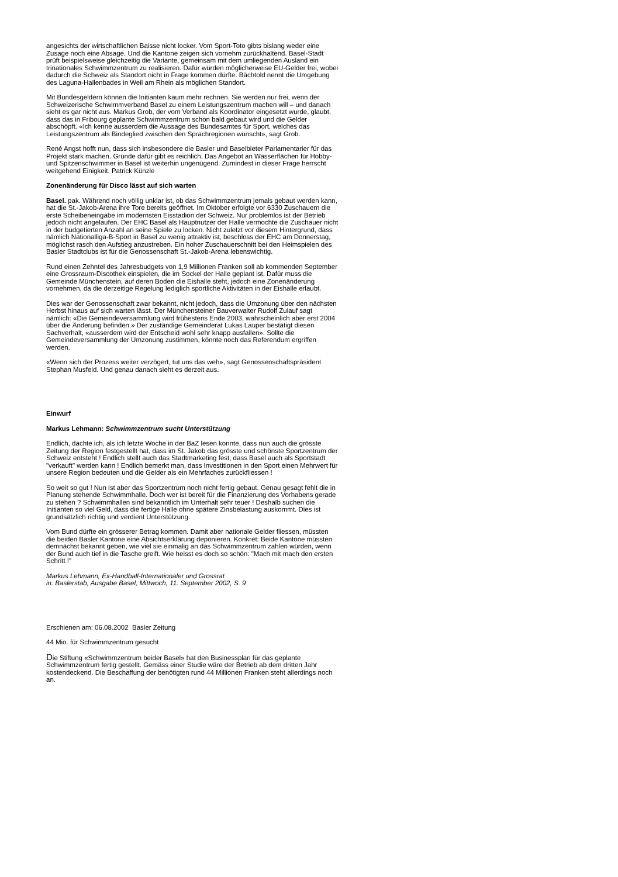angesichts der wirtschaftlichen Baisse nicht locker. Vom Sport-Toto gibts bislang weder eine Zusage noch eine Absage. Und die Kantone zeigen sich vornehm zurückhaltend. Basel-Stadt prüft beispielsweise gleichzeitig die Variante, gemeinsam mit dem umliegenden Ausland ein trinationales Schwimmzentrum zu realisieren. Dafür würden möglicherweise EU-Gelder frei, wobei dadurch die Schweiz als Standort nicht in Frage kommen dürfte. Bächtold nennt die Umgebung des Laguna-Hallenbades in Weil am Rhein als möglichen Standort.
Mit Bundesgeldern können die Initianten kaum mehr rechnen. Sie werden nur frei, wenn der Schweizerische Schwimmverband Basel zu einem Leistungszentrum machen will – und danach sieht es gar nicht aus. Markus Grob, der vom Verband als Koordinator eingesetzt wurde, glaubt, dass das in Fribourg geplante Schwimmzentrum schon bald gebaut wird und die Gelder abschöpft. «Ich kenne ausserdem die Aussage des Bundesamtes für Sport, welches das Leistungszentrum als Bindeglied zwischen den Sprachregionen wünscht», sagt Grob.
René Angst hofft nun, dass sich insbesondere die Basler und Baselbieter Parlamentarier für das Projekt stark machen. Gründe dafür gibt es reichlich. Das Angebot an Wasserflächen für Hobby- und Spitzenschwimmer in Basel ist weiterhin ungenügend. Zumindest in dieser Frage herrscht weitgehend Einigkeit. Patrick Künzle
Zonenänderung für Disco lässt auf sich warten
Basel. pak. Während noch völlig unklar ist, ob das Schwimmzentrum jemals gebaut werden kann, hat die St.-Jakob-Arena ihre Tore bereits geöffnet. Im Oktober erfolgte vor 6330 Zuschauern die erste Scheibeneingabe im modernsten Eisstadion der Schweiz. Nur problemlos ist der Betrieb jedoch nicht angelaufen. Der EHC Basel als Hauptnutzer der Halle vermochte die Zuschauer nicht in der budgetierten Anzahl an seine Spiele zu locken. Nicht zuletzt vor diesem Hintergrund, dass nämlich Nationalliga-B-Sport in Basel zu wenig attraktiv ist, beschloss der EHC am Donnerstag, möglichst rasch den Aufstieg anzustreben. Ein hoher Zuschauerschnitt bei den Heimspielen des Basler Stadtclubs ist für die Genossenschaft St.-Jakob-Arena lebenswichtig.
Rund einen Zehntel des Jahresbudgets von 1,9 Millionen Franken soll ab kommenden September eine Grossraum-Discothek einspielen, die im Sockel der Halle geplant ist. Dafür muss die Gemeinde Münchenstein, auf deren Boden die Eishalle steht, jedoch eine Zonenänderung vornehmen, da die derzeitige Regelung lediglich sportliche Aktivitäten in der Eishalle erlaubt.
Dies war der Genossenschaft zwar bekannt, nicht jedoch, dass die Umzonung über den nächsten Herbst hinaus auf sich warten lässt. Der Münchensteiner Bauverwalter Rudolf Zulauf sagt nämlich: «Die Gemeindeversammlung wird frühestens Ende 2003, wahrscheinlich aber erst 2004 über die Änderung befinden.» Der zuständige Gemeinderat Lukas Lauper bestätigt diesen Sachverhalt, «ausserdem wird der Entscheid wohl sehr knapp ausfallen». Sollte die Gemeindeversammlung der Umzonung zustimmen, könnte noch das Referendum ergriffen werden.
«Wenn sich der Prozess weiter verzögert, tut uns das weh», sagt Genossenschaftspräsident Stephan Musfeld. Und genau danach sieht es derzeit aus.
Einwurf
Markus Lehmann: Schwimmzentrum sucht Unterstützung
Endlich, dachte ich, als ich letzte Woche in der BaZ lesen konnte, dass nun auch die grösste Zeitung der Region festgestellt hat, dass im St. Jakob das grösste und schönste Sportzentrum der Schweiz entsteht ! Endlich stellt auch das Stadtmarketing fest, dass Basel auch als Sportstadt "verkauft" werden kann ! Endlich bemerkt man, dass Investitionen in den Sport einen Mehrwert für unsere Region bedeuten und die Gelder als ein Mehrfaches zurückfliessen !
So weit so gut ! Nun ist aber das Sportzentrum noch nicht fertig gebaut. Genau gesagt fehlt die in Planung stehende Schwimmhalle. Doch wer ist bereit für die Finanzierung des Vorhabens gerade zu stehen ? Schwimmhallen sind bekanntlich im Unterhalt sehr teuer ! Deshalb suchen die Initianten so viel Geld, dass die fertige Halle ohne spätere Zinsbelastung auskommt. Dies ist grundsätzlich richtig und verdient Unterstützung.
Vom Bund dürfte ein grösserer Betrag kommen. Damit aber nationale Gelder fliessen, müssten die beiden Basler Kantone eine Absichtserklärung deponieren. Konkret: Beide Kantone müssten demnächst bekannt geben, wie viel sie einmalig an das Schwimmzentrum zahlen würden, wenn der Bund auch tief in die Tasche greift. Wie heisst es doch so schön: "Mach mit mach den ersten Schritt !"
Markus Lehmann, Ex-Handball-Internationaler und Grossrat
in: Baslerstab, Ausgabe Basel, Mittwoch, 11. September 2002, S. 9
Erschienen am: 06.08.2002 Basler Zeitung
44 Mio. für Schwimmzentrum gesucht
Die Stiftung «Schwimmzentrum beider Basel» hat den Businessplan für das geplante Schwimmzentrum fertig gestellt. Gemäss einer Studie wäre der Betrieb ab dem dritten Jahr kostendeckend. Die Beschaffung der benötigten rund 44 Millionen Franken steht allerdings noch an.